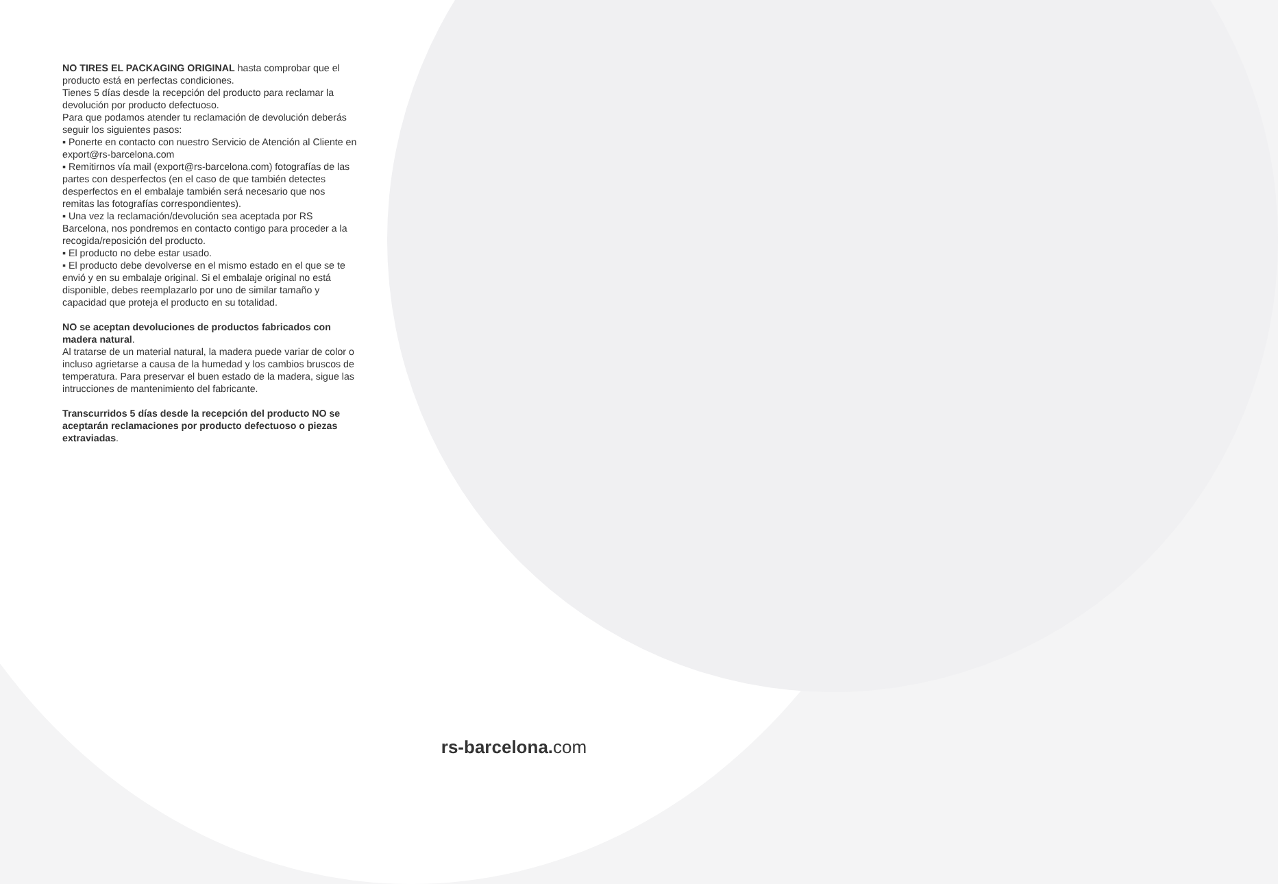NO TIRES EL PACKAGING ORIGINAL hasta comprobar que el producto está en perfectas condiciones.
Tienes 5 días desde la recepción del producto para reclamar la devolución por producto defectuoso.
Para que podamos atender tu reclamación de devolución deberás seguir los siguientes pasos:
▪ Ponerte en contacto con nuestro Servicio de Atención al Cliente en export@rs-barcelona.com
▪ Remitirnos vía mail (export@rs-barcelona.com) fotografías de las partes con desperfectos (en el caso de que también detectes desperfectos en el embalaje también será necesario que nos remitas las fotografías correspondientes).
▪ Una vez la reclamación/devolución sea aceptada por RS Barcelona, nos pondremos en contacto contigo para proceder a la recogida/reposición del producto.
▪ El producto no debe estar usado.
▪ El producto debe devolverse en el mismo estado en el que se te envió y en su embalaje original. Si el embalaje original no está disponible, debes reemplazarlo por uno de similar tamaño y capacidad que proteja el producto en su totalidad.
NO se aceptan devoluciones de productos fabricados con madera natural.
Al tratarse de un material natural, la madera puede variar de color o incluso agrietarse a causa de la humedad y los cambios bruscos de temperatura. Para preservar el buen estado de la madera, sigue las
intrucciones de mantenimiento del fabricante.
Transcurridos 5 días desde la recepción del producto NO se aceptarán reclamaciones por producto defectuoso o piezas extraviadas.
rs-barcelona. com